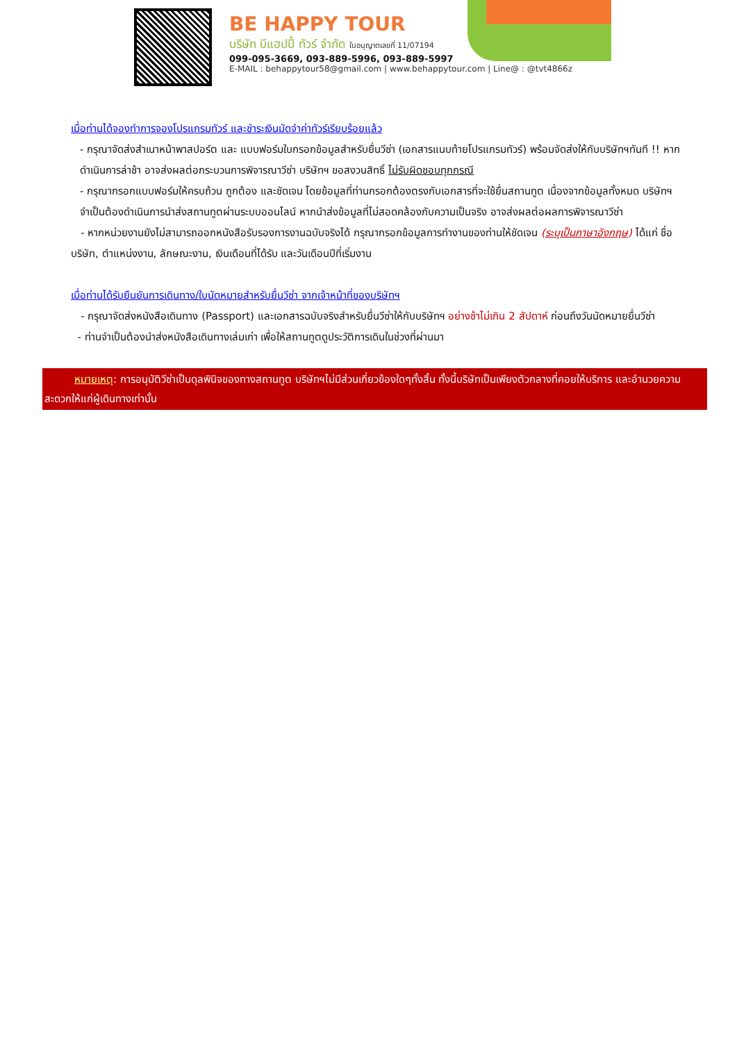BE HAPPY TOUR
บริษัท บีแฮปปี้ ทัวร์ จำกัด ใบอนุญาตเลขที่ 11/07194
099-095-3669, 093-889-5996, 093-889-5997
E-MAIL : behappytour58@gmail.com | www.behappytour.com | Line@ : @tvt4866z
เมื่อท่านได้จองทำการจองโปรแกรมทัวร์ และชำระเงินมัดจำค่าทัวร์เรียบร้อยแล้ว
- กรุณาจัดส่งสำเนาหน้าพาสปอร์ต และ แบบฟอร์มใบกรอกข้อมูลสำหรับยื่นวีซ่า (เอกสารแนบท้ายโปรแกรมทัวร์) พร้อมจัดส่งให้กับบริษัทฯทันที !! หากดำเนินการล่าช้า อาจส่งผลต่อกระบวนการพิจารณาวีซ่า บริษัทฯ ขอสงวนสิทธิ์ ไม่รับผิดชอบทุกกรณี
- กรุณากรอกแบบฟอร์มให้ครบถ้วน ถูกต้อง และชัดเจน โดยข้อมูลที่ท่านกรอกต้องตรงกับเอกสารที่จะใช้ยื่นสถานทูต เนื่องจากข้อมูลทั้งหมด บริษัทฯจำเป็นต้องดำเนินการนำส่งสถานทูตผ่านระบบออนไลน์ หากนำส่งข้อมูลที่ไม่สอดคล้องกับความเป็นจริง อาจส่งผลต่อผลการพิจารณาวีซ่า
- หากหน่วยงานยังไม่สามารถออกหนังสือรับรองการงานฉบับจริงได้ กรุณากรอกข้อมูลการทำงานของท่านให้ชัดเจน (ระบุเป็นภาษาอังกฤษ) ได้แก่ ชื่อบริษัท, ตำแหน่งงาน, ลักษณะงาน, เงินเดือนที่ได้รับ และวันเดือนปีที่เริ่มงาน
เมื่อท่านได้รับยืนยันการเดินทาง/ใบนัดหมายสำหรับยื่นวีซ่า จากเจ้าหน้าที่ของบริษัทฯ
- กรุณาจัดส่งหนังสือเดินทาง (Passport) และเอกสารฉบับจริงสำหรับยื่นวีซ่าให้กับบริษัทฯ อย่างช้าไม่เกิน 2 สัปดาห์ ก่อนถึงวันนัดหมายยื่นวีซ่า
- ท่านจำเป็นต้องนำส่งหนังสือเดินทางเล่มเก่า เพื่อให้สถานทูตดูประวัติการเดินในช่วงที่ผ่านมา
หมายเหตุ: การอนุมัติวีซ่าเป็นดุลพินิจของทางสถานทูต บริษัทฯไม่มีส่วนเกี่ยวข้องใดๆทั้งสิ้น ทั้งนี้บริษัทเป็นเพียงตัวกลางที่คอยให้บริการ และอำนวยความสะดวกให้แก่ผู้เดินทางเท่านั้น